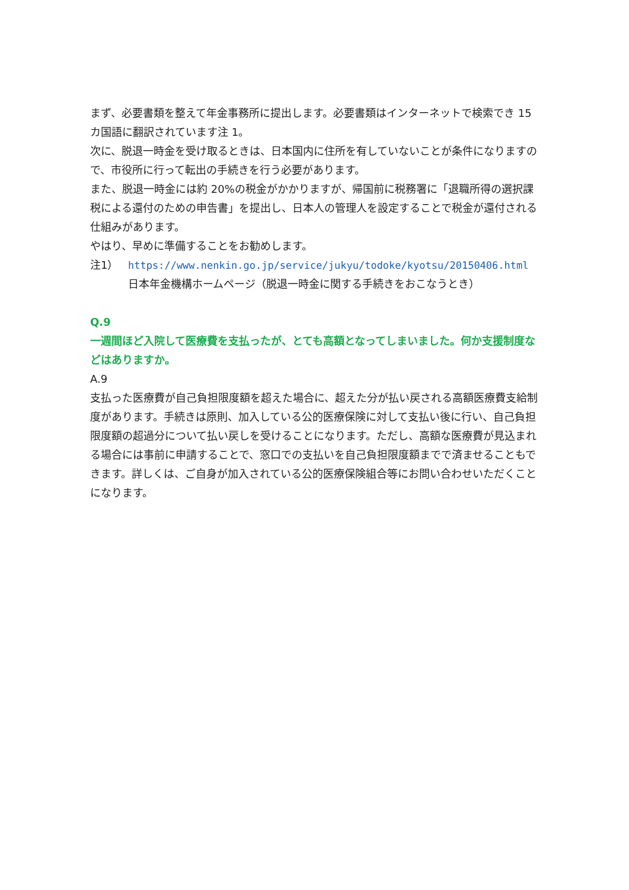まず、必要書類を整えて年金事務所に提出します。必要書類はインターネットで検索でき 15 カ国語に翻訳されています注 1。
次に、脱退一時金を受け取るときは、日本国内に住所を有していないことが条件になりますので、市役所に行って転出の手続きを行う必要があります。
また、脱退一時金には約 20%の税金がかかりますが、帰国前に税務署に「退職所得の選択課税による還付のための申告書」を提出し、日本人の管理人を設定することで税金が還付される仕組みがあります。
やはり、早めに準備することをお勧めします。
注1） https://www.nenkin.go.jp/service/jukyu/todoke/kyotsu/20150406.html
日本年金機構ホームページ（脱退一時金に関する手続きをおこなうとき）
Q.9
一週間ほど入院して医療費を支払ったが、とても高額となってしまいました。何か支援制度などはありますか。
A.9
支払った医療費が自己負担限度額を超えた場合に、超えた分が払い戻される高額医療費支給制度があります。手続きは原則、加入している公的医療保険に対して支払い後に行い、自己負担限度額の超過分について払い戻しを受けることになります。ただし、高額な医療費が見込まれる場合には事前に申請することで、窓口での支払いを自己負担限度額までで済ませることもできます。詳しくは、ご自身が加入されている公的医療保険組合等にお問い合わせいただくことになります。